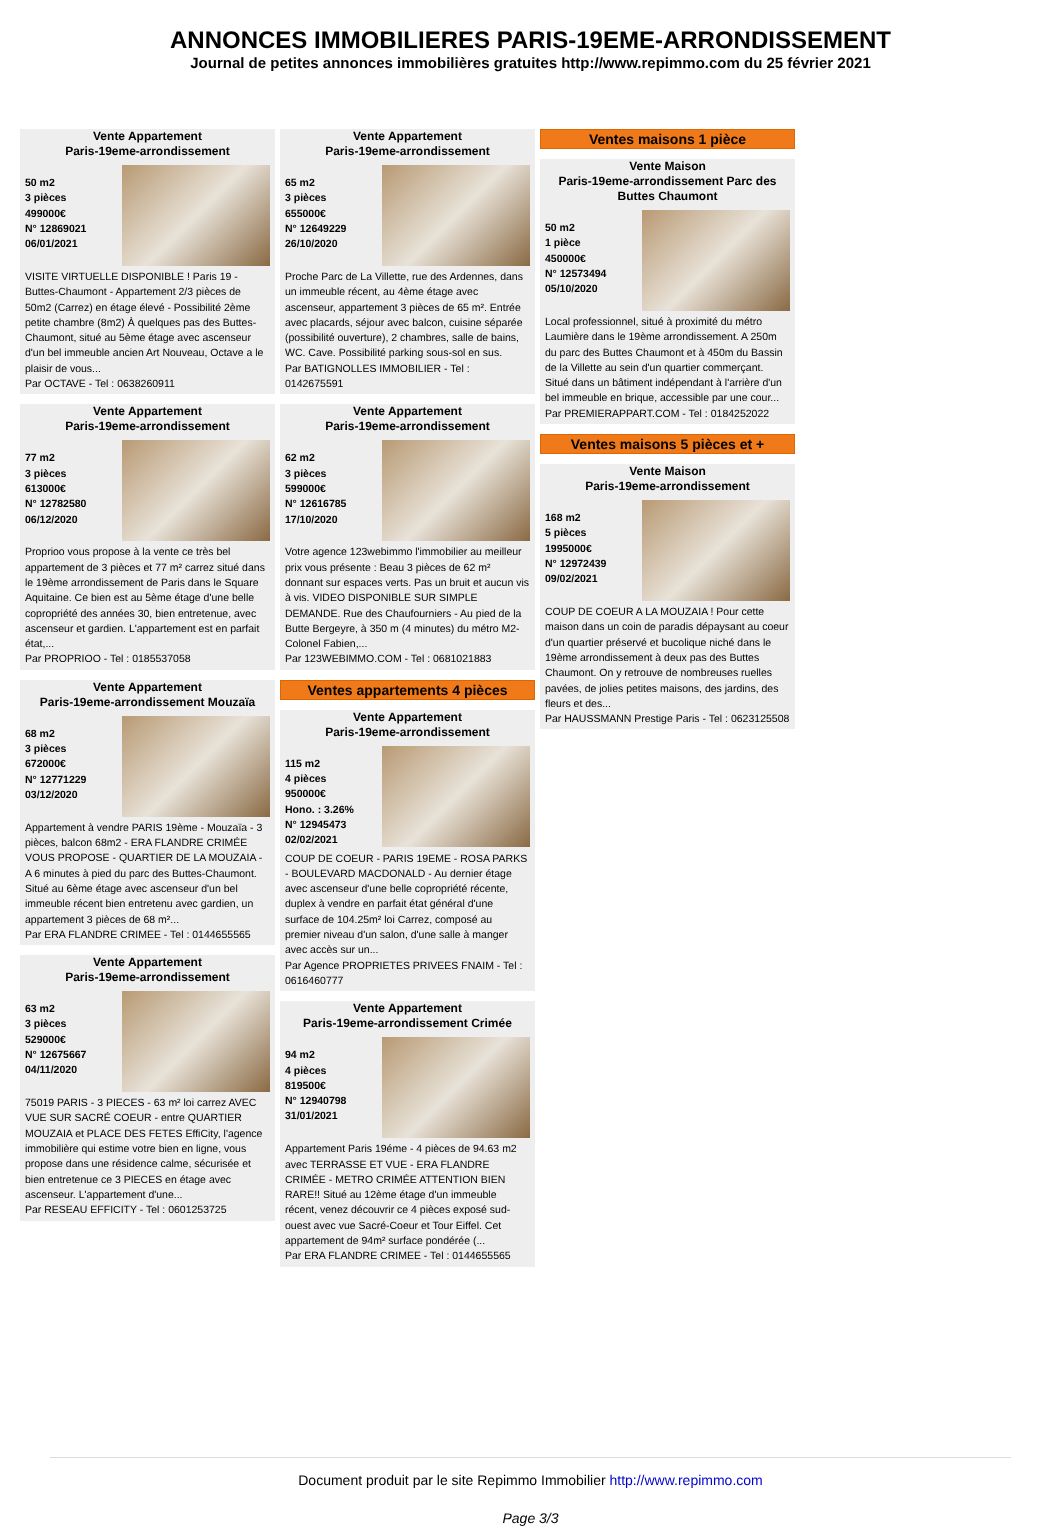ANNONCES IMMOBILIERES PARIS-19EME-ARRONDISSEMENT
Journal de petites annonces immobilières gratuites http://www.repimmo.com du 25 février 2021
Vente Appartement
Paris-19eme-arrondissement
50 m2
3 pièces
499000€
N° 12869021
06/01/2021
VISITE VIRTUELLE DISPONIBLE ! Paris 19 - Buttes-Chaumont - Appartement 2/3 pièces de 50m2 (Carrez) en étage élevé - Possibilité 2ème petite chambre (8m2) À quelques pas des Buttes-Chaumont, situé au 5ème étage avec ascenseur d'un bel immeuble ancien Art Nouveau, Octave a le plaisir de vous...
Par OCTAVE - Tel : 0638260911
Vente Appartement
Paris-19eme-arrondissement
77 m2
3 pièces
613000€
N° 12782580
06/12/2020
Proprioo vous propose à la vente ce très bel appartement de 3 pièces et 77 m² carrez situé dans le 19ème arrondissement de Paris dans le Square Aquitaine. Ce bien est au 5ème étage d'une belle copropriété des années 30, bien entretenue, avec ascenseur et gardien. L'appartement est en parfait état,...
Par PROPRIOO - Tel : 0185537058
Vente Appartement
Paris-19eme-arrondissement Mouzaïa
68 m2
3 pièces
672000€
N° 12771229
03/12/2020
Appartement à vendre PARIS 19ème - Mouzaïa - 3 pièces, balcon 68m2 - ERA FLANDRE CRIMÉE VOUS PROPOSE - QUARTIER DE LA MOUZAIA - A 6 minutes à pied du parc des Buttes-Chaumont. Situé au 6ème étage avec ascenseur d'un bel immeuble récent bien entretenu avec gardien, un appartement 3 pièces de 68 m²...
Par ERA FLANDRE CRIMEE - Tel : 0144655565
Vente Appartement
Paris-19eme-arrondissement
63 m2
3 pièces
529000€
N° 12675667
04/11/2020
75019 PARIS - 3 PIECES - 63 m² loi carrez AVEC VUE SUR SACRÉ COEUR - entre QUARTIER MOUZAIA et PLACE DES FETES EffiCity, l'agence immobilière qui estime votre bien en ligne, vous propose dans une résidence calme, sécurisée et bien entretenue ce 3 PIECES en étage avec ascenseur. L'appartement d'une...
Par RESEAU EFFICITY - Tel : 0601253725
Vente Appartement
Paris-19eme-arrondissement
65 m2
3 pièces
655000€
N° 12649229
26/10/2020
Proche Parc de La Villette, rue des Ardennes, dans un immeuble récent, au 4ème étage avec ascenseur, appartement 3 pièces de 65 m². Entrée avec placards, séjour avec balcon, cuisine séparée (possibilité ouverture), 2 chambres, salle de bains, WC. Cave. Possibilité parking sous-sol en sus.
Par BATIGNOLLES IMMOBILIER - Tel : 0142675591
Vente Appartement
Paris-19eme-arrondissement
62 m2
3 pièces
599000€
N° 12616785
17/10/2020
Votre agence 123webimmo l'immobilier au meilleur prix vous présente : Beau 3 pièces de 62 m² donnant sur espaces verts. Pas un bruit et aucun vis à vis. VIDEO DISPONIBLE SUR SIMPLE DEMANDE. Rue des Chaufourniers - Au pied de la Butte Bergeyre, à 350 m (4 minutes) du métro M2-Colonel Fabien,...
Par 123WEBIMMO.COM - Tel : 0681021883
Ventes appartements 4 pièces
Vente Appartement
Paris-19eme-arrondissement
115 m2
4 pièces
950000€
Hono. : 3.26%
N° 12945473
02/02/2021
COUP DE COEUR - PARIS 19EME - ROSA PARKS - BOULEVARD MACDONALD - Au dernier étage avec ascenseur d'une belle copropriété récente, duplex à vendre en parfait état général d'une surface de 104.25m² loi Carrez, composé au premier niveau d'un salon, d'une salle à manger avec accès sur un...
Par Agence PROPRIETES PRIVEES FNAIM - Tel : 0616460777
Vente Appartement
Paris-19eme-arrondissement Crimée
94 m2
4 pièces
819500€
N° 12940798
31/01/2021
Appartement Paris 19éme - 4 pièces de 94.63 m2 avec TERRASSE ET VUE - ERA FLANDRE CRIMÉE - METRO CRIMÉE ATTENTION BIEN RARE!! Situé au 12ème étage d'un immeuble récent, venez découvrir ce 4 pièces exposé sud-ouest avec vue Sacré-Coeur et Tour Eiffel. Cet appartement de 94m² surface pondérée (...
Par ERA FLANDRE CRIMEE - Tel : 0144655565
Ventes maisons 1 pièce
Vente Maison
Paris-19eme-arrondissement Parc des Buttes Chaumont
50 m2
1 pièce
450000€
N° 12573494
05/10/2020
Local professionnel, situé à proximité du métro Laumière dans le 19ème arrondissement. A 250m du parc des Buttes Chaumont et à 450m du Bassin de la Villette au sein d'un quartier commerçant. Situé dans un bâtiment indépendant à l'arrière d'un bel immeuble en brique, accessible par une cour...
Par PREMIERAPPART.COM - Tel : 0184252022
Ventes maisons 5 pièces et +
Vente Maison
Paris-19eme-arrondissement
168 m2
5 pièces
1995000€
N° 12972439
09/02/2021
COUP DE COEUR A LA MOUZAIA ! Pour cette maison dans un coin de paradis dépaysant au coeur d'un quartier préservé et bucolique niché dans le 19ème arrondissement à deux pas des Buttes Chaumont. On y retrouve de nombreuses ruelles pavées, de jolies petites maisons, des jardins, des fleurs et des...
Par HAUSSMANN Prestige Paris - Tel : 0623125508
Document produit par le site Repimmo Immobilier http://www.repimmo.com
Page 3/3